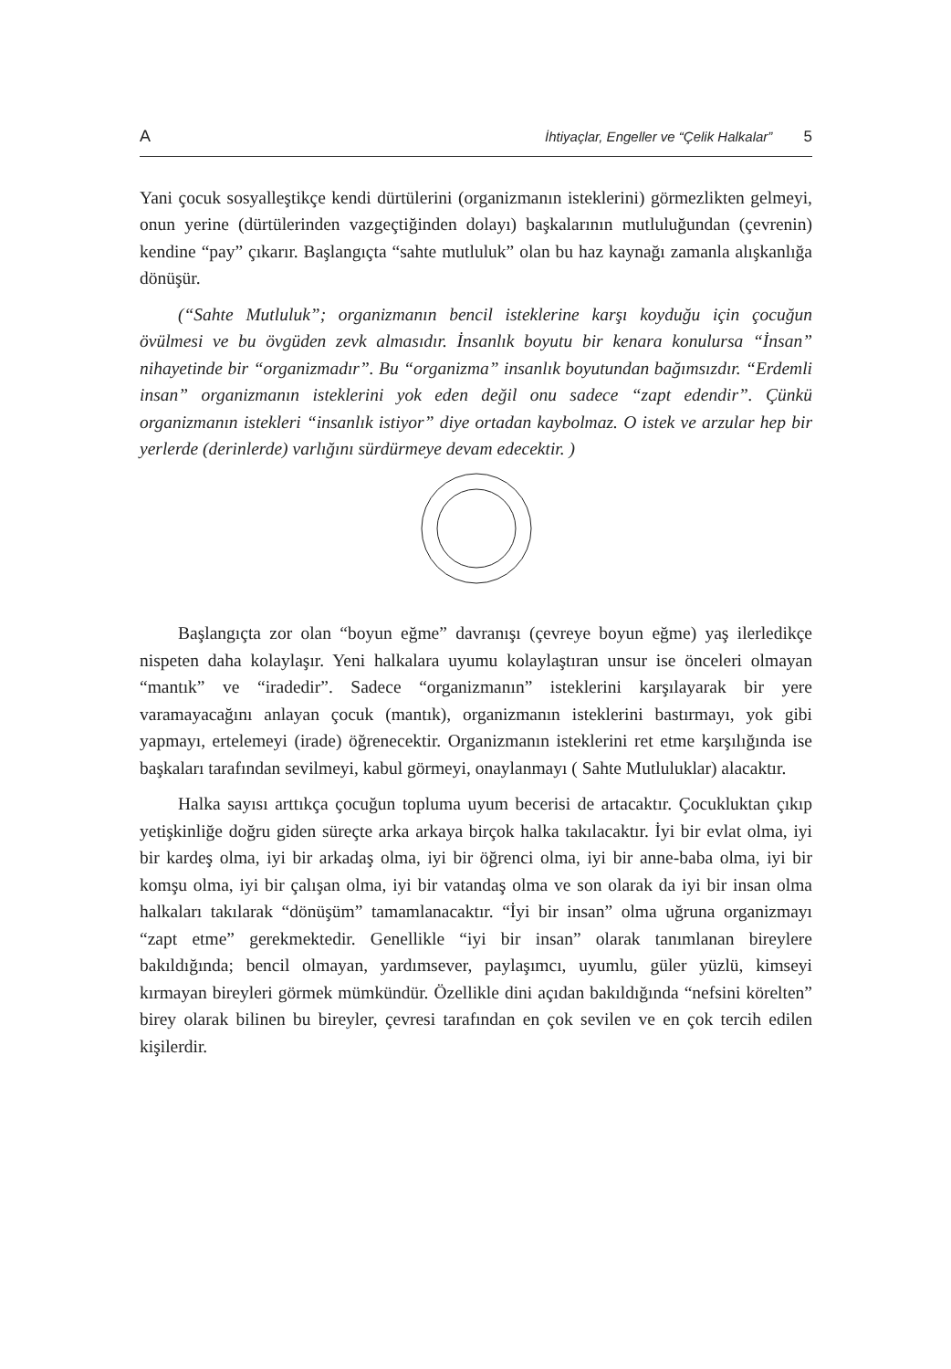A İhtiyaçlar, Engeller ve “Çelik Halkalar” 5
Yani çocuk sosyalleştikçe kendi dürtülerini (organizmanın isteklerini) görmezlikten gelmeyi, onun yerine (dürtülerinden vazgeçtiğinden dolayı) başkalarının mutluluğundan (çevrenin) kendine “pay” çıkarır. Başlangıçta “sahte mutluluk” olan bu haz kaynağı zamanla alışkanlığa dönüşür.
(“Sahte Mutluluk”; organizmanın bencil isteklerine karşı koyduğu için çocuğun övülmesi ve bu övgüden zevk almasıdır. İnsanlık boyutu bir kenara konulursa “İnsan” nihayetinde bir “organizmadır”. Bu “organizma” insanlık boyutundan bağımsızdır. “Erdemli insan” organizmanın isteklerini yok eden değil onu sadece “zapt edendir”. Çünkü organizmanın istekleri “insanlık istiyor” diye ortadan kaybolmaz. O istek ve arzular hep bir yerlerde (derinlerde) varlığını sürdürmeye devam edecektir. )
Başlangıçta zor olan “boyun eğme” davranışı (çevreye boyun eğme) yaş ilerledikçe nispeten daha kolaylaşır. Yeni halkalara uyumu kolaylaştıran unsur ise önceleri olmayan “mantık” ve “iradedir”. Sadece “organizmanın” isteklerini karşılayarak bir yere varamayacağını anlayan çocuk (mantık), organizmanın isteklerini bastırmayı, yok gibi yapmayı, ertelemeyi (irade) öğrenecektir. Organizmanın isteklerini ret etme karşılığında ise başkaları tarafından sevilmeyi, kabul görmeyi, onaylanmayı ( Sahte Mutluluklar) alacaktır.
Halka sayısı arttıkça çocuğun topluma uyum becerisi de artacaktır. Çocukluktan çıkıp yetişkinliğe doğru giden süreçte arka arkaya birçok halka takılacaktır. İyi bir evlat olma, iyi bir kardeş olma, iyi bir arkadaş olma, iyi bir öğrenci olma, iyi bir anne-baba olma, iyi bir komşu olma, iyi bir çalışan olma, iyi bir vatandaş olma ve son olarak da iyi bir insan olma halkaları takılarak “dönüşüm” tamamlanacaktır. “İyi bir insan” olma uğruna organizmayı “zapt etme” gerekmektedir. Genellikle “iyi bir insan” olarak tanımlanan bireylere bakıldığında; bencil olmayan, yardımsever, paylaşımcı, uyumlu, güler yüzlü, kimseyi kırmayan bireyleri görmek mümkündür. Özellikle dini açıdan bakıldığında “nefsini körelten” birey olarak bilinen bu bireyler, çevresi tarafından en çok sevilen ve en çok tercih edilen kişilerdir.